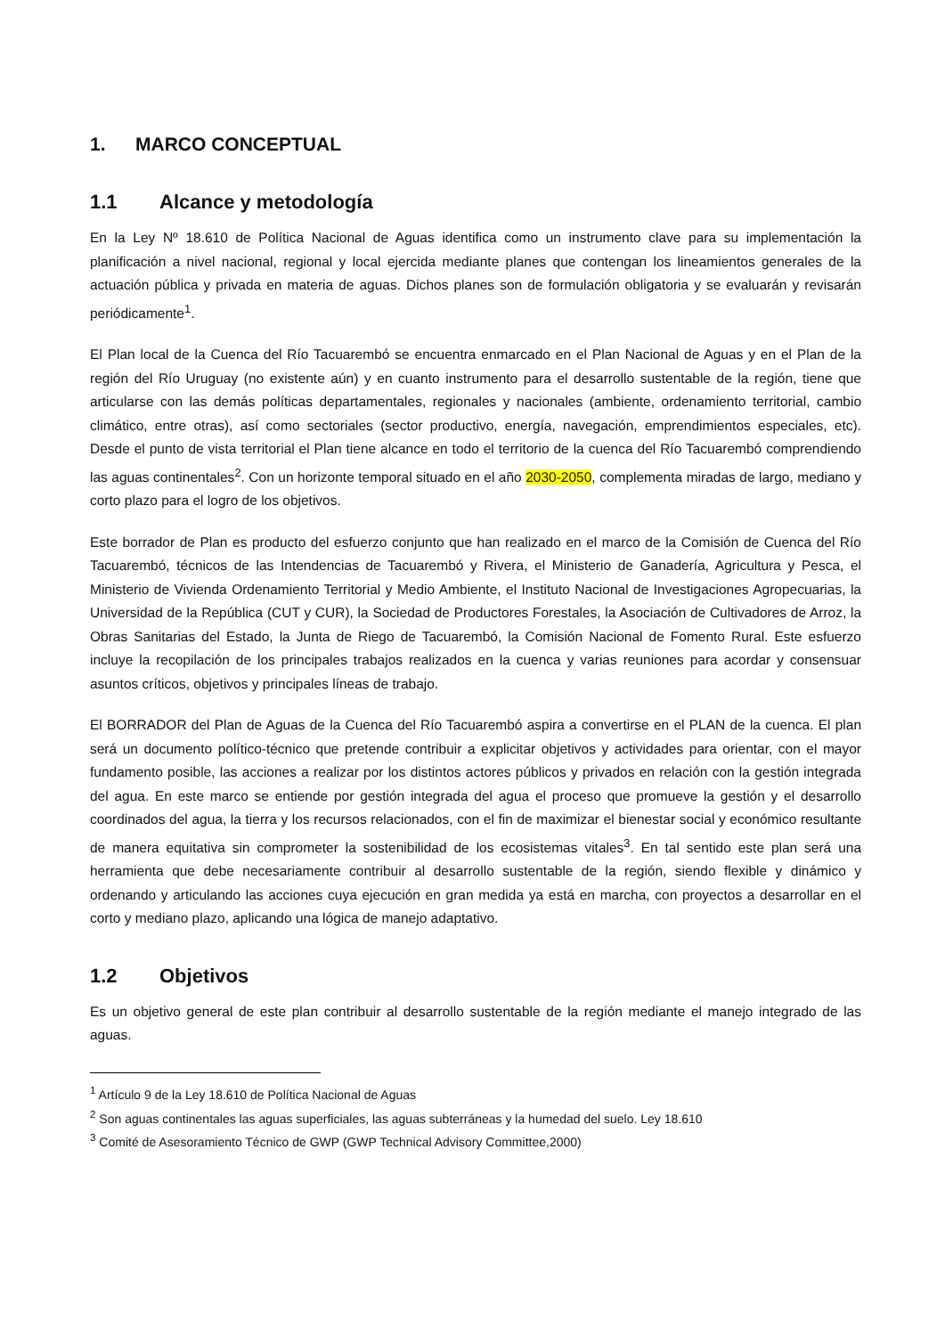1. MARCO CONCEPTUAL
1.1 Alcance y metodología
En la Ley Nº 18.610 de Política Nacional de Aguas identifica como un instrumento clave para su implementación la planificación a nivel nacional, regional y local ejercida mediante planes que contengan los lineamientos generales de la actuación pública y privada en materia de aguas. Dichos planes son de formulación obligatoria y se evaluarán y revisarán periódicamente<sup>1</sup>.
El Plan local de la Cuenca del Río Tacuarembó se encuentra enmarcado en el Plan Nacional de Aguas y en el Plan de la región del Río Uruguay (no existente aún) y en cuanto instrumento para el desarrollo sustentable de la región, tiene que articularse con las demás políticas departamentales, regionales y nacionales (ambiente, ordenamiento territorial, cambio climático, entre otras), así como sectoriales (sector productivo, energía, navegación, emprendimientos especiales, etc). Desde el punto de vista territorial el Plan tiene alcance en todo el territorio de la cuenca del Río Tacuarembó comprendiendo las aguas continentales<sup>2</sup>. Con un horizonte temporal situado en el año 2030-2050, complementa miradas de largo, mediano y corto plazo para el logro de los objetivos.
Este borrador de Plan es producto del esfuerzo conjunto que han realizado en el marco de la Comisión de Cuenca del Río Tacuarembó, técnicos de las Intendencias de Tacuarembó y Rivera, el Ministerio de Ganadería, Agricultura y Pesca, el Ministerio de Vivienda Ordenamiento Territorial y Medio Ambiente, el Instituto Nacional de Investigaciones Agropecuarias, la Universidad de la República (CUT y CUR), la Sociedad de Productores Forestales, la Asociación de Cultivadores de Arroz, la Obras Sanitarias del Estado, la Junta de Riego de Tacuarembó, la Comisión Nacional de Fomento Rural. Este esfuerzo incluye la recopilación de los principales trabajos realizados en la cuenca y varias reuniones para acordar y consensuar asuntos críticos, objetivos y principales líneas de trabajo.
El BORRADOR del Plan de Aguas de la Cuenca del Río Tacuarembó aspira a convertirse en el PLAN de la cuenca. El plan será un documento político-técnico que pretende contribuir a explicitar objetivos y actividades para orientar, con el mayor fundamento posible, las acciones a realizar por los distintos actores públicos y privados en relación con la gestión integrada del agua. En este marco se entiende por gestión integrada del agua el proceso que promueve la gestión y el desarrollo coordinados del agua, la tierra y los recursos relacionados, con el fin de maximizar el bienestar social y económico resultante de manera equitativa sin comprometer la sostenibilidad de los ecosistemas vitales<sup>3</sup>. En tal sentido este plan será una herramienta que debe necesariamente contribuir al desarrollo sustentable de la región, siendo flexible y dinámico y ordenando y articulando las acciones cuya ejecución en gran medida ya está en marcha, con proyectos a desarrollar en el corto y mediano plazo, aplicando una lógica de manejo adaptativo.
1.2 Objetivos
Es un objetivo general de este plan contribuir al desarrollo sustentable de la región mediante el manejo integrado de las aguas.
<sup>1</sup> Artículo 9 de la Ley 18.610 de Política Nacional de Aguas
<sup>2</sup> Son aguas continentales las aguas superficiales, las aguas subterráneas y la humedad del suelo. Ley 18.610
<sup>3</sup> Comité de Asesoramiento Técnico de GWP (GWP Technical Advisory Committee,2000)